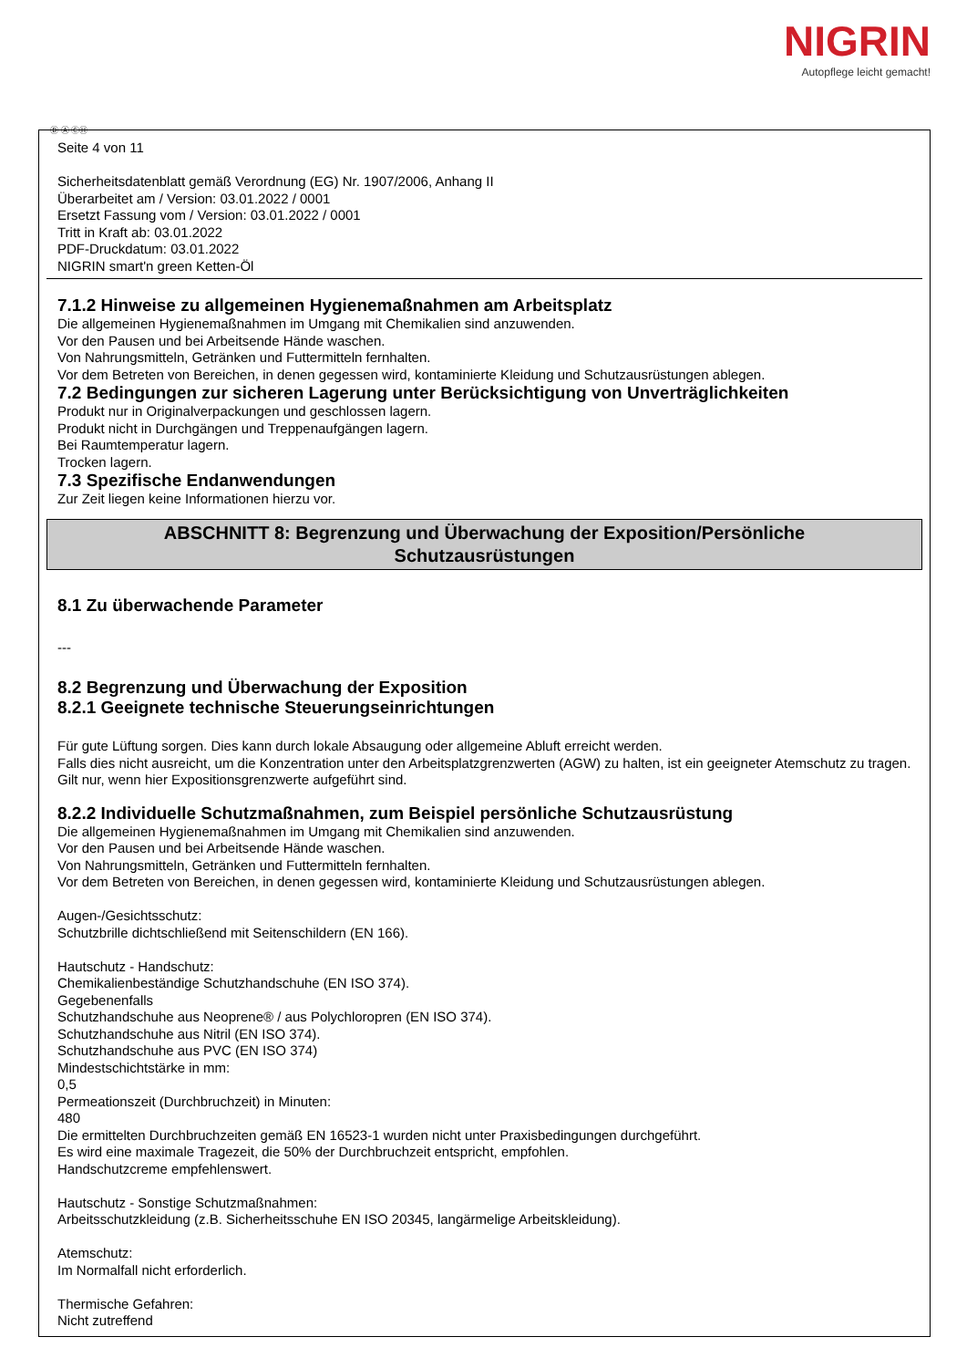NIGRIN
Autopflege leicht gemacht!
Ⓓ Ⓐ ⒸⒽ
Seite 4 von 11
Sicherheitsdatenblatt gemäß Verordnung (EG) Nr. 1907/2006, Anhang II
Überarbeitet am / Version: 03.01.2022 / 0001
Ersetzt Fassung vom / Version: 03.01.2022 / 0001
Tritt in Kraft ab: 03.01.2022
PDF-Druckdatum: 03.01.2022
NIGRIN smart'n green Ketten-Öl
7.1.2 Hinweise zu allgemeinen Hygienemaßnahmen am Arbeitsplatz
Die allgemeinen Hygienemaßnahmen im Umgang mit Chemikalien sind anzuwenden.
Vor den Pausen und bei Arbeitsende Hände waschen.
Von Nahrungsmitteln, Getränken und Futtermitteln fernhalten.
Vor dem Betreten von Bereichen, in denen gegessen wird, kontaminierte Kleidung und Schutzausrüstungen ablegen.
7.2 Bedingungen zur sicheren Lagerung unter Berücksichtigung von Unverträglichkeiten
Produkt nur in Originalverpackungen und geschlossen lagern.
Produkt nicht in Durchgängen und Treppenaufgängen lagern.
Bei Raumtemperatur lagern.
Trocken lagern.
7.3 Spezifische Endanwendungen
Zur Zeit liegen keine Informationen hierzu vor.
ABSCHNITT 8: Begrenzung und Überwachung der Exposition/Persönliche
Schutzausrüstungen
8.1 Zu überwachende Parameter
---
8.2 Begrenzung und Überwachung der Exposition
8.2.1 Geeignete technische Steuerungseinrichtungen
Für gute Lüftung sorgen. Dies kann durch lokale Absaugung oder allgemeine Abluft erreicht werden.
Falls dies nicht ausreicht, um die Konzentration unter den Arbeitsplatzgrenzwerten (AGW) zu halten, ist ein geeigneter Atemschutz zu tragen.
Gilt nur, wenn hier Expositionsgrenzwerte aufgeführt sind.
8.2.2 Individuelle Schutzmaßnahmen, zum Beispiel persönliche Schutzausrüstung
Die allgemeinen Hygienemaßnahmen im Umgang mit Chemikalien sind anzuwenden.
Vor den Pausen und bei Arbeitsende Hände waschen.
Von Nahrungsmitteln, Getränken und Futtermitteln fernhalten.
Vor dem Betreten von Bereichen, in denen gegessen wird, kontaminierte Kleidung und Schutzausrüstungen ablegen.
Augen-/Gesichtsschutz:
Schutzbrille dichtschließend mit Seitenschildern (EN 166).
Hautschutz - Handschutz:
Chemikalienbeständige Schutzhandschuhe (EN ISO 374).
Gegebenenfalls
Schutzhandschuhe aus Neoprene® / aus Polychloropren (EN ISO 374).
Schutzhandschuhe aus Nitril (EN ISO 374).
Schutzhandschuhe aus PVC (EN ISO 374)
Mindestschichtstärke in mm:
0,5
Permeationszeit (Durchbruchzeit) in Minuten:
480
Die ermittelten Durchbruchzeiten gemäß EN 16523-1 wurden nicht unter Praxisbedingungen durchgeführt.
Es wird eine maximale Tragezeit, die 50% der Durchbruchzeit entspricht, empfohlen.
Handschutzcreme empfehlenswert.
Hautschutz - Sonstige Schutzmaßnahmen:
Arbeitsschutzkleidung (z.B. Sicherheitsschuhe EN ISO 20345, langärmelige Arbeitskleidung).
Atemschutz:
Im Normalfall nicht erforderlich.
Thermische Gefahren:
Nicht zutreffend